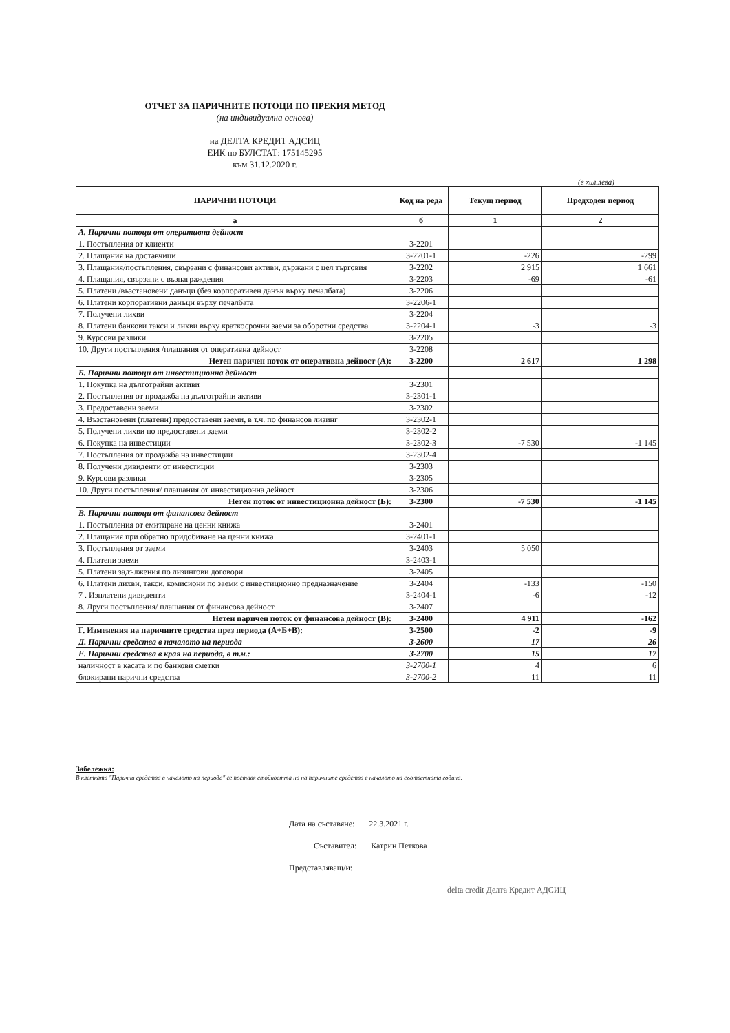ОТЧЕТ ЗА ПАРИЧНИТЕ ПОТОЦИ ПО ПРЕКИЯ МЕТОД
(на индивидуална основа)
на ДЕЛТА КРЕДИТ АДСИЦ
ЕИК по БУЛСТАТ: 175145295
към 31.12.2020 г.
(в хил.лева)
| ПАРИЧНИ ПОТОЦИ | Код на реда | Текущ период | Предходен период |
| --- | --- | --- | --- |
| а | б | 1 | 2 |
| А. Парични потоци от оперативна дейност | | | |
| 1. Постъпления от клиенти | 3-2201 | | |
| 2. Плащания на доставчици | 3-2201-1 | -226 | -299 |
| 3. Плащания/постъпления, свързани с финансови активи, държани с цел търговия | 3-2202 | 2 915 | 1 661 |
| 4. Плащания, свързани с възнаграждения | 3-2203 | -69 | -61 |
| 5. Платени /възстановени данъци (без корпоративен данък върху печалбата) | 3-2206 | | |
| 6. Платени корпоративни данъци върху печалбата | 3-2206-1 | | |
| 7. Получени лихви | 3-2204 | | |
| 8. Платени банкови такси и лихви върху краткосрочни заеми за оборотни средства | 3-2204-1 | -3 | -3 |
| 9. Курсови разлики | 3-2205 | | |
| 10. Други постъпления /плащания от оперативна дейност | 3-2208 | | |
| Нетен паричен поток от оперативна дейност (А): | 3-2200 | 2 617 | 1 298 |
| Б. Парични потоци от инвестиционна дейност | | | |
| 1. Покупка на дълготрайни активи | 3-2301 | | |
| 2. Постъпления от продажба на дълготрайни активи | 3-2301-1 | | |
| 3. Предоставени заеми | 3-2302 | | |
| 4. Възстановени (платени) предоставени заеми, в т.ч. по финансов лизинг | 3-2302-1 | | |
| 5. Получени лихви по предоставени заеми | 3-2302-2 | | |
| 6. Покупка на инвестиции | 3-2302-3 | -7 530 | -1 145 |
| 7. Постъпления от продажба на инвестиции | 3-2302-4 | | |
| 8. Получени дивиденти от инвестиции | 3-2303 | | |
| 9. Курсови разлики | 3-2305 | | |
| 10. Други постъпления/ плащания от инвестиционна дейност | 3-2306 | | |
| Нетен поток от инвестиционна дейност (Б): | 3-2300 | -7 530 | -1 145 |
| В. Парични потоци от финансова дейност | | | |
| 1. Постъпления от емитиране на ценни книжа | 3-2401 | | |
| 2. Плащания при обратно придобиване на ценни книжа | 3-2401-1 | | |
| 3. Постъпления от заеми | 3-2403 | 5 050 | |
| 4. Платени заеми | 3-2403-1 | | |
| 5. Платени задължения по лизингови договори | 3-2405 | | |
| 6. Платени лихви, такси, комисиони по заеми с инвестиционно предназначение | 3-2404 | -133 | -150 |
| 7 . Изплатени дивиденти | 3-2404-1 | -6 | -12 |
| 8. Други постъпления/ плащания от финансова дейност | 3-2407 | | |
| Нетен паричен поток от финансова дейност (В): | 3-2400 | 4 911 | -162 |
| Г. Изменения на паричните средства през периода (А+Б+В): | 3-2500 | -2 | -9 |
| Д. Парични средства в началото на периода | 3-2600 | 17 | 26 |
| Е. Парични средства в края на периода, в т.ч.: | 3-2700 | 15 | 17 |
| наличност в касата и по банкови сметки | 3-2700-1 | 4 | 6 |
| блокирани парични средства | 3-2700-2 | 11 | 11 |
Забележка:
В клетката "Парични средства в началото на периода" се поставя стойността на на паричните средства в началото на съответната година.
Дата на съставяне: 22.3.2021 г.
Съставител: Катрин Петкова
Представляващ/и:
delta credit Делта Кредит АДСИЦ